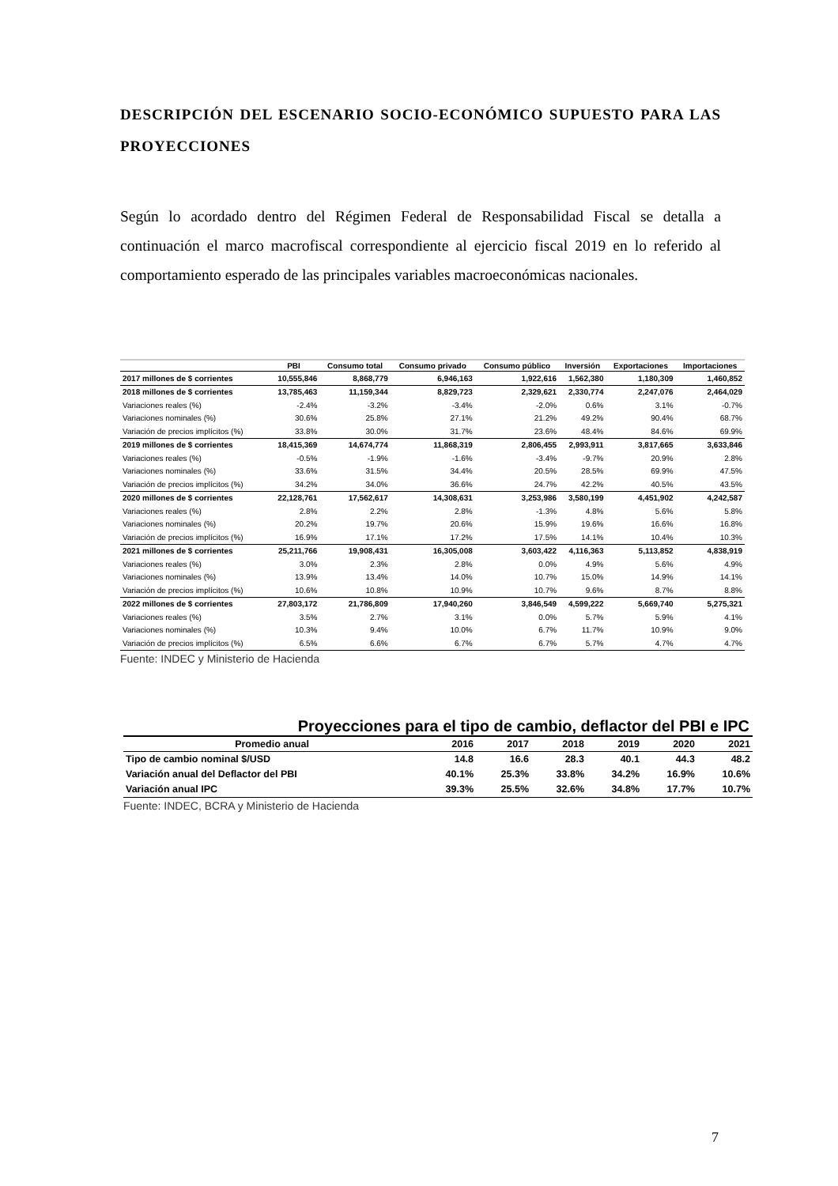DESCRIPCIÓN DEL ESCENARIO SOCIO-ECONÓMICO SUPUESTO PARA LAS PROYECCIONES
Según lo acordado dentro del Régimen Federal de Responsabilidad Fiscal se detalla a continuación el marco macrofiscal correspondiente al ejercicio fiscal 2019 en lo referido al comportamiento esperado de las principales variables macroeconómicas nacionales.
| | PBI | Consumo total | Consumo privado | Consumo público | Inversión | Exportaciones | Importaciones |
| --- | --- | --- | --- | --- | --- | --- | --- |
| 2017 millones de $ corrientes | 10,555,846 | 8,868,779 | 6,946,163 | 1,922,616 | 1,562,380 | 1,180,309 | 1,460,852 |
| 2018 millones de $ corrientes | 13,785,463 | 11,159,344 | 8,829,723 | 2,329,621 | 2,330,774 | 2,247,076 | 2,464,029 |
| Variaciones reales (%) | -2.4% | -3.2% | -3.4% | -2.0% | 0.6% | 3.1% | -0.7% |
| Variaciones nominales (%) | 30.6% | 25.8% | 27.1% | 21.2% | 49.2% | 90.4% | 68.7% |
| Variación de precios implícitos (%) | 33.8% | 30.0% | 31.7% | 23.6% | 48.4% | 84.6% | 69.9% |
| 2019 millones de $ corrientes | 18,415,369 | 14,674,774 | 11,868,319 | 2,806,455 | 2,993,911 | 3,817,665 | 3,633,846 |
| Variaciones reales (%) | -0.5% | -1.9% | -1.6% | -3.4% | -9.7% | 20.9% | 2.8% |
| Variaciones nominales (%) | 33.6% | 31.5% | 34.4% | 20.5% | 28.5% | 69.9% | 47.5% |
| Variación de precios implícitos (%) | 34.2% | 34.0% | 36.6% | 24.7% | 42.2% | 40.5% | 43.5% |
| 2020 millones de $ corrientes | 22,128,761 | 17,562,617 | 14,308,631 | 3,253,986 | 3,580,199 | 4,451,902 | 4,242,587 |
| Variaciones reales (%) | 2.8% | 2.2% | 2.8% | -1.3% | 4.8% | 5.6% | 5.8% |
| Variaciones nominales (%) | 20.2% | 19.7% | 20.6% | 15.9% | 19.6% | 16.6% | 16.8% |
| Variación de precios implícitos (%) | 16.9% | 17.1% | 17.2% | 17.5% | 14.1% | 10.4% | 10.3% |
| 2021 millones de $ corrientes | 25,211,766 | 19,908,431 | 16,305,008 | 3,603,422 | 4,116,363 | 5,113,852 | 4,838,919 |
| Variaciones reales (%) | 3.0% | 2.3% | 2.8% | 0.0% | 4.9% | 5.6% | 4.9% |
| Variaciones nominales (%) | 13.9% | 13.4% | 14.0% | 10.7% | 15.0% | 14.9% | 14.1% |
| Variación de precios implícitos (%) | 10.6% | 10.8% | 10.9% | 10.7% | 9.6% | 8.7% | 8.8% |
| 2022 millones de $ corrientes | 27,803,172 | 21,786,809 | 17,940,260 | 3,846,549 | 4,599,222 | 5,669,740 | 5,275,321 |
| Variaciones reales (%) | 3.5% | 2.7% | 3.1% | 0.0% | 5.7% | 5.9% | 4.1% |
| Variaciones nominales (%) | 10.3% | 9.4% | 10.0% | 6.7% | 11.7% | 10.9% | 9.0% |
| Variación de precios implícitos (%) | 6.5% | 6.6% | 6.7% | 6.7% | 5.7% | 4.7% | 4.7% |
Fuente: INDEC y Ministerio de Hacienda
Proyecciones para el tipo de cambio, deflactor del PBI e IPC
| Promedio anual | 2016 | 2017 | 2018 | 2019 | 2020 | 2021 |
| --- | --- | --- | --- | --- | --- | --- |
| Tipo de cambio nominal $/USD | 14.8 | 16.6 | 28.3 | 40.1 | 44.3 | 48.2 |
| Variación anual del Deflactor del PBI | 40.1% | 25.3% | 33.8% | 34.2% | 16.9% | 10.6% |
| Variación anual IPC | 39.3% | 25.5% | 32.6% | 34.8% | 17.7% | 10.7% |
Fuente: INDEC, BCRA y Ministerio de Hacienda
7